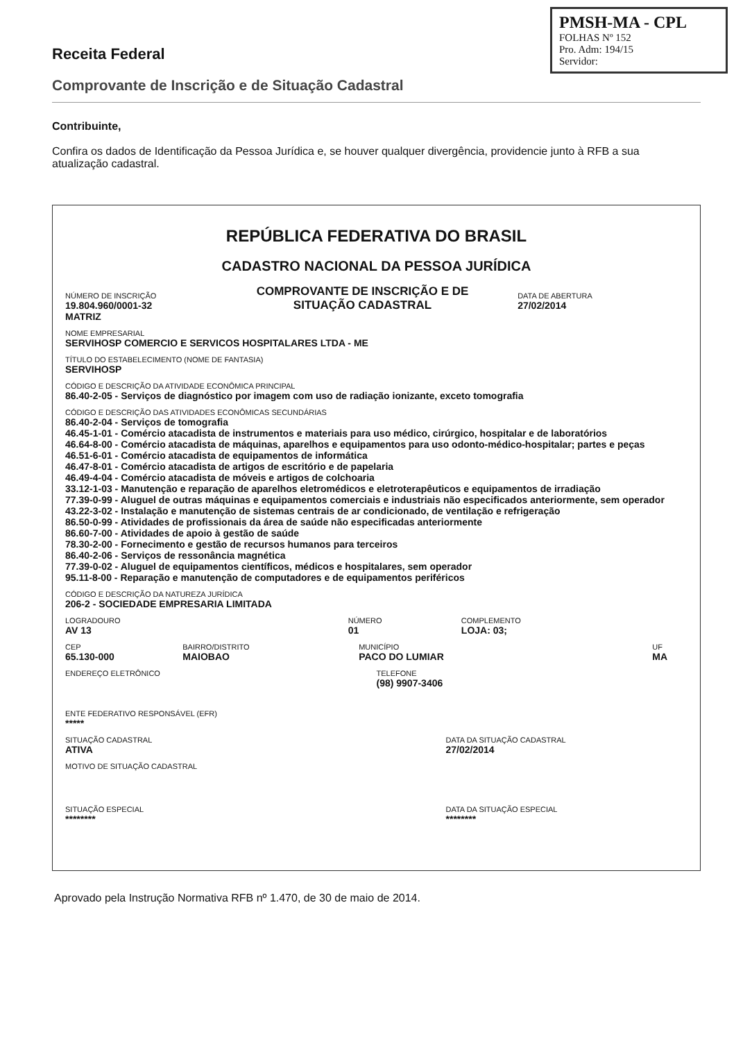Receita Federal
PMSH-MA - CPL
FOLHAS Nº 152
Pro. Adm: 194/15
Servidor:
Comprovante de Inscrição e de Situação Cadastral
Contribuinte,
Confira os dados de Identificação da Pessoa Jurídica e, se houver qualquer divergência, providencie junto à RFB a sua atualização cadastral.
REPÚBLICA FEDERATIVA DO BRASIL
CADASTRO NACIONAL DA PESSOA JURÍDICA
NÚMERO DE INSCRIÇÃO
19.804.960/0001-32
MATRIZ
COMPROVANTE DE INSCRIÇÃO E DE SITUAÇÃO CADASTRAL
DATA DE ABERTURA
27/02/2014
NOME EMPRESARIAL
SERVIHOSP COMERCIO E SERVICOS HOSPITALARES LTDA - ME
TÍTULO DO ESTABELECIMENTO (NOME DE FANTASIA)
SERVIHOSP
CÓDIGO E DESCRIÇÃO DA ATIVIDADE ECONÔMICA PRINCIPAL
86.40-2-05 - Serviços de diagnóstico por imagem com uso de radiação ionizante, exceto tomografia
CÓDIGO E DESCRIÇÃO DAS ATIVIDADES ECONÔMICAS SECUNDÁRIAS
86.40-2-04 - Serviços de tomografia
46.45-1-01 - Comércio atacadista de instrumentos e materiais para uso médico, cirúrgico, hospitalar e de laboratórios
46.64-8-00 - Comércio atacadista de máquinas, aparelhos e equipamentos para uso odonto-médico-hospitalar; partes e peças
46.51-6-01 - Comércio atacadista de equipamentos de informática
46.47-8-01 - Comércio atacadista de artigos de escritório e de papelaria
46.49-4-04 - Comércio atacadista de móveis e artigos de colchoaria
33.12-1-03 - Manutenção e reparação de aparelhos eletromédicos e eletroterapêuticos e equipamentos de irradiação
77.39-0-99 - Aluguel de outras máquinas e equipamentos comerciais e industriais não especificados anteriormente, sem operador
43.22-3-02 - Instalação e manutenção de sistemas centrais de ar condicionado, de ventilação e refrigeração
86.50-0-99 - Atividades de profissionais da área de saúde não especificadas anteriormente
86.60-7-00 - Atividades de apoio à gestão de saúde
78.30-2-00 - Fornecimento e gestão de recursos humanos para terceiros
86.40-2-06 - Serviços de ressonância magnética
77.39-0-02 - Aluguel de equipamentos científicos, médicos e hospitalares, sem operador
95.11-8-00 - Reparação e manutenção de computadores e de equipamentos periféricos
CÓDIGO E DESCRIÇÃO DA NATUREZA JURÍDICA
206-2 - SOCIEDADE EMPRESARIA LIMITADA
LOGRADOURO
AV 13
NÚMERO
01
COMPLEMENTO
LOJA: 03;
CEP
65.130-000
BAIRRO/DISTRITO
MAIOBAO
MUNICÍPIO
PACO DO LUMIAR
UF
MA
ENDEREÇO ELETRÔNICO TELEFONE
(98) 9907-3406
ENTE FEDERATIVO RESPONSÁVEL (EFR)
*****
SITUAÇÃO CADASTRAL
ATIVA
MOTIVO DE SITUAÇÃO CADASTRAL
DATA DA SITUAÇÃO CADASTRAL
27/02/2014
SITUAÇÃO ESPECIAL
********
DATA DA SITUAÇÃO ESPECIAL
********
Aprovado pela Instrução Normativa RFB nº 1.470, de 30 de maio de 2014.